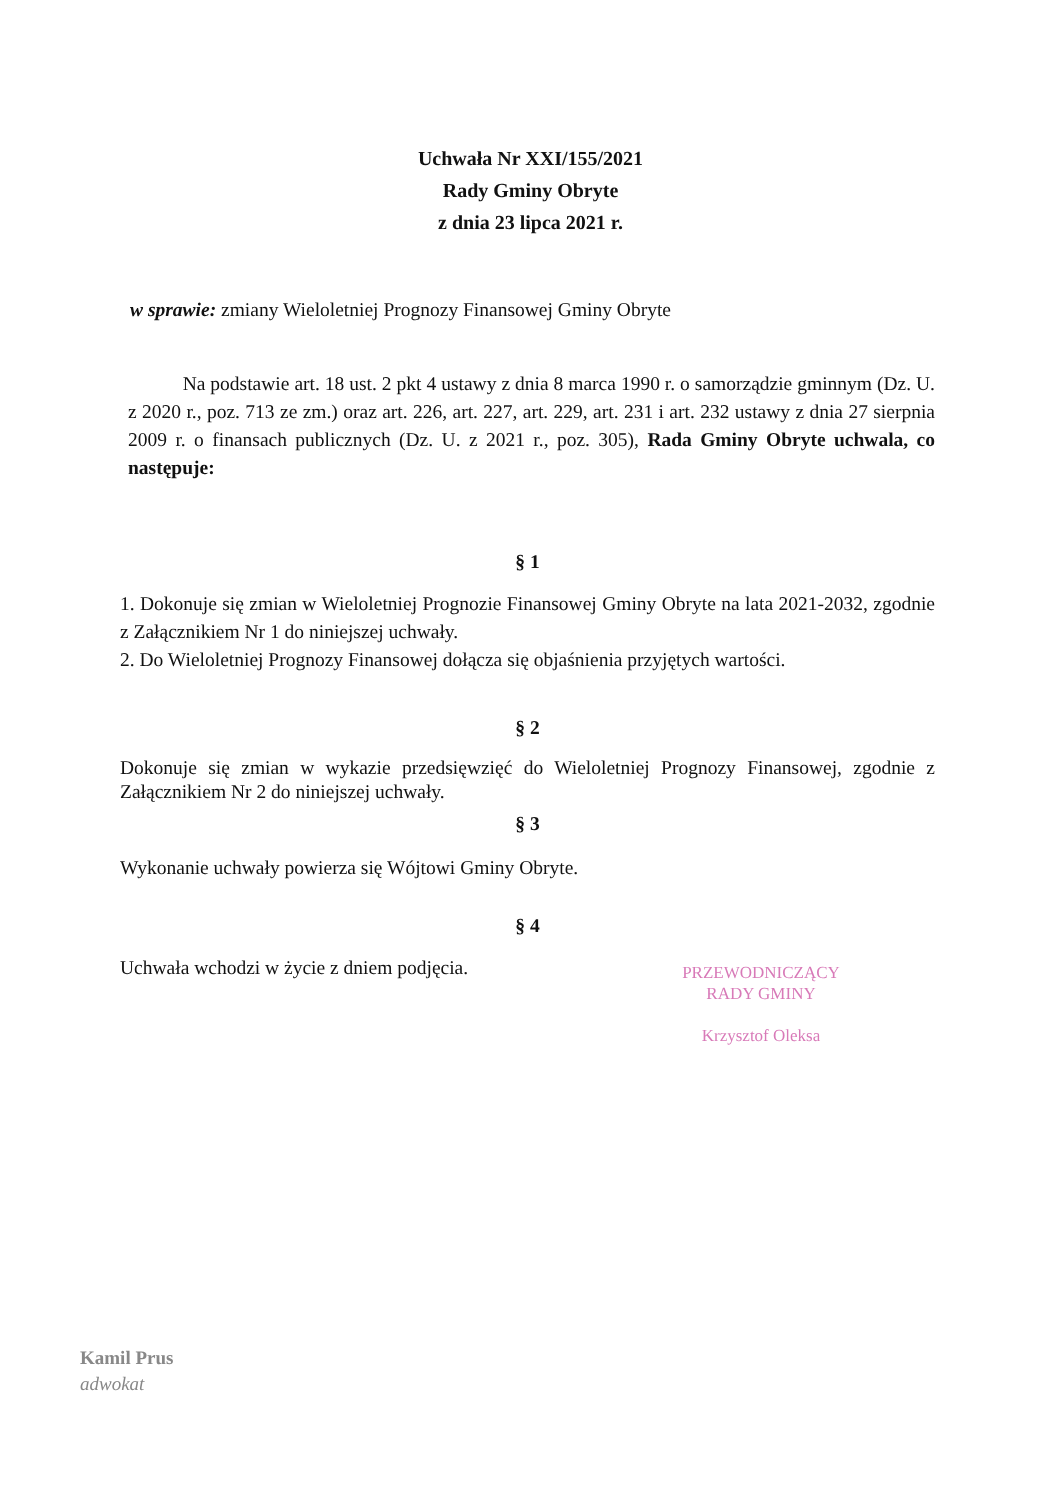Uchwała Nr XXI/155/2021
Rady Gminy Obryte
z dnia 23 lipca 2021 r.
w sprawie: zmiany Wieloletniej Prognozy Finansowej Gminy Obryte
Na podstawie art. 18 ust. 2 pkt 4 ustawy z dnia 8 marca 1990 r. o samorządzie gminnym (Dz. U. z 2020 r., poz. 713 ze zm.) oraz art. 226, art. 227, art. 229, art. 231 i art. 232 ustawy z dnia 27 sierpnia 2009 r. o finansach publicznych (Dz. U. z 2021 r., poz. 305), Rada Gminy Obryte uchwala, co następuje:
§ 1
1. Dokonuje się zmian w Wieloletniej Prognozie Finansowej Gminy Obryte na lata 2021-2032, zgodnie z Załącznikiem Nr 1 do niniejszej uchwały.
2. Do Wieloletniej Prognozy Finansowej dołącza się objaśnienia przyjętych wartości.
§ 2
Dokonuje się zmian w wykazie przedsięwzięć do Wieloletniej Prognozy Finansowej, zgodnie z Załącznikiem Nr 2 do niniejszej uchwały.
§ 3
Wykonanie uchwały powierza się Wójtowi Gminy Obryte.
§ 4
Uchwała wchodzi w życie z dniem podjęcia.
PRZEWODNICZĄCY
RADY GMINY
Krzysztof Oleksa
Kamil Prus
adwokat